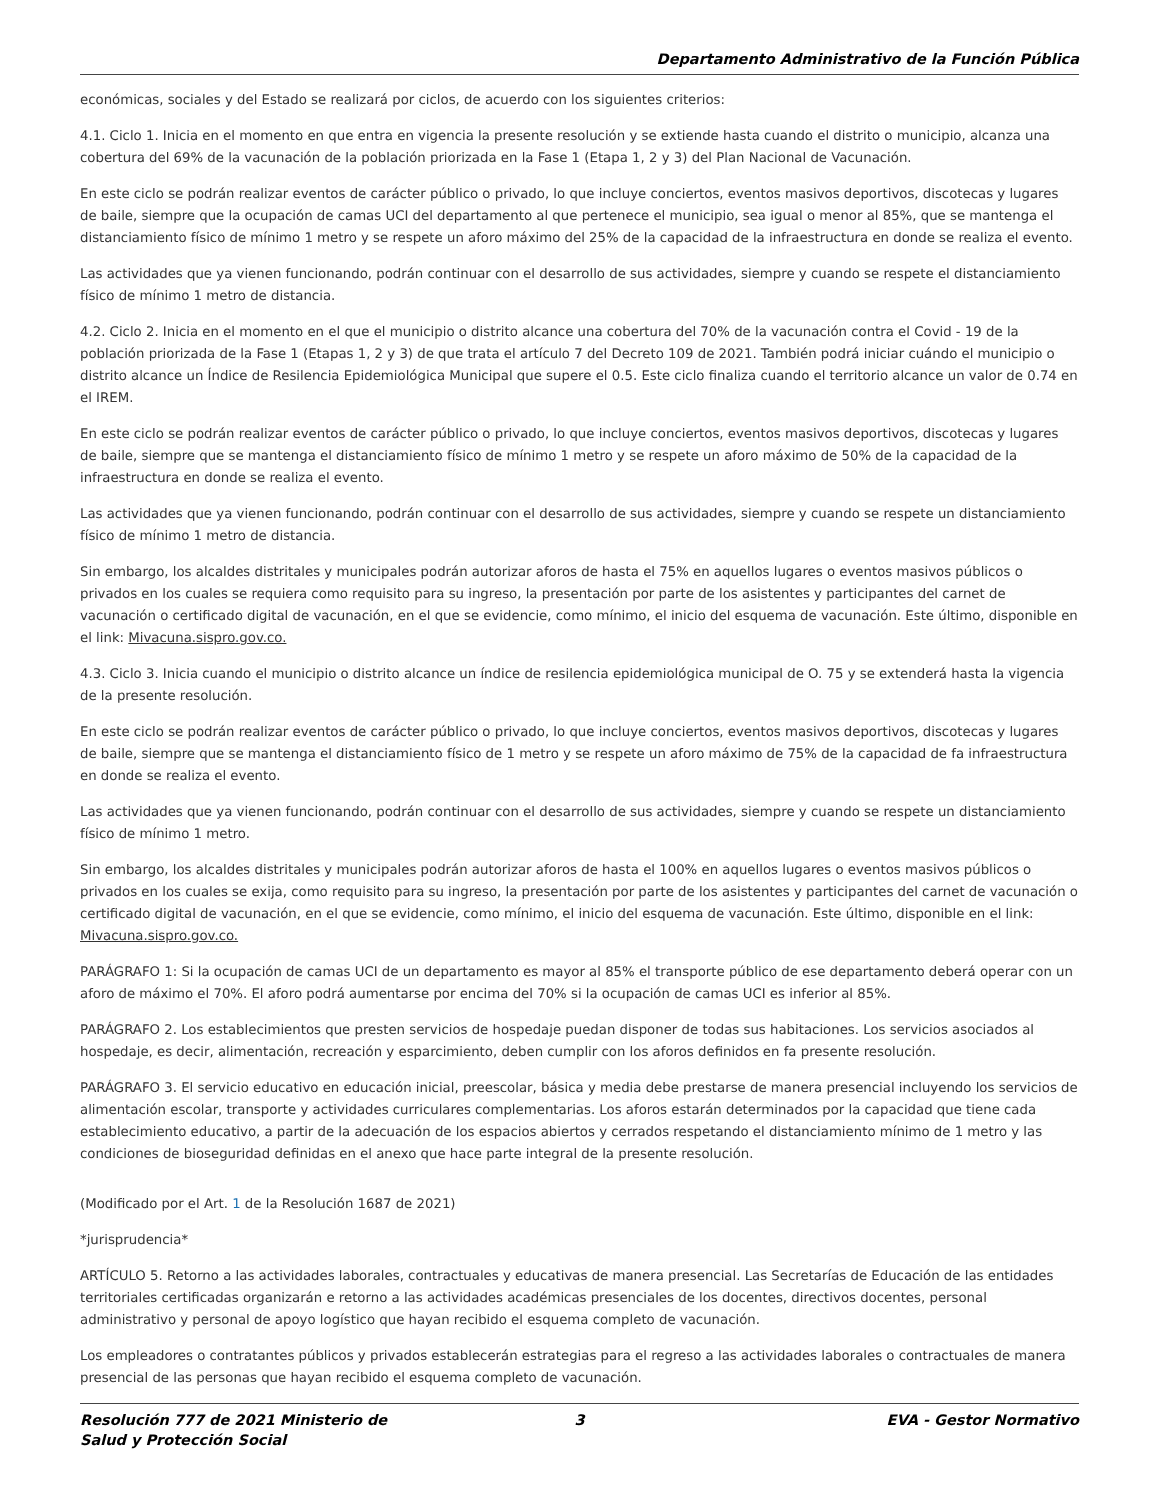Departamento Administrativo de la Función Pública
económicas, sociales y del Estado se realizará por ciclos, de acuerdo con los siguientes criterios:
4.1. Ciclo 1. Inicia en el momento en que entra en vigencia la presente resolución y se extiende hasta cuando el distrito o municipio, alcanza una cobertura del 69% de la vacunación de la población priorizada en la Fase 1 (Etapa 1, 2 y 3) del Plan Nacional de Vacunación.
En este ciclo se podrán realizar eventos de carácter público o privado, lo que incluye conciertos, eventos masivos deportivos, discotecas y lugares de baile, siempre que la ocupación de camas UCI del departamento al que pertenece el municipio, sea igual o menor al 85%, que se mantenga el distanciamiento físico de mínimo 1 metro y se respete un aforo máximo del 25% de la capacidad de la infraestructura en donde se realiza el evento.
Las actividades que ya vienen funcionando, podrán continuar con el desarrollo de sus actividades, siempre y cuando se respete el distanciamiento físico de mínimo 1 metro de distancia.
4.2. Ciclo 2. Inicia en el momento en el que el municipio o distrito alcance una cobertura del 70% de la vacunación contra el Covid - 19 de la población priorizada de la Fase 1 (Etapas 1, 2 y 3) de que trata el artículo 7 del Decreto 109 de 2021. También podrá iniciar cuándo el municipio o distrito alcance un Índice de Resilencia Epidemiológica Municipal que supere el 0.5. Este ciclo finaliza cuando el territorio alcance un valor de 0.74 en el IREM.
En este ciclo se podrán realizar eventos de carácter público o privado, lo que incluye conciertos, eventos masivos deportivos, discotecas y lugares de baile, siempre que se mantenga el distanciamiento físico de mínimo 1 metro y se respete un aforo máximo de 50% de la capacidad de la infraestructura en donde se realiza el evento.
Las actividades que ya vienen funcionando, podrán continuar con el desarrollo de sus actividades, siempre y cuando se respete un distanciamiento físico de mínimo 1 metro de distancia.
Sin embargo, los alcaldes distritales y municipales podrán autorizar aforos de hasta el 75% en aquellos lugares o eventos masivos públicos o privados en los cuales se requiera como requisito para su ingreso, la presentación por parte de los asistentes y participantes del carnet de vacunación o certificado digital de vacunación, en el que se evidencie, como mínimo, el inicio del esquema de vacunación. Este último, disponible en el link: Mivacuna.sispro.gov.co.
4.3. Ciclo 3. Inicia cuando el municipio o distrito alcance un índice de resilencia epidemiológica municipal de O. 75 y se extenderá hasta la vigencia de la presente resolución.
En este ciclo se podrán realizar eventos de carácter público o privado, lo que incluye conciertos, eventos masivos deportivos, discotecas y lugares de baile, siempre que se mantenga el distanciamiento físico de 1 metro y se respete un aforo máximo de 75% de la capacidad de fa infraestructura en donde se realiza el evento.
Las actividades que ya vienen funcionando, podrán continuar con el desarrollo de sus actividades, siempre y cuando se respete un distanciamiento físico de mínimo 1 metro.
Sin embargo, los alcaldes distritales y municipales podrán autorizar aforos de hasta el 100% en aquellos lugares o eventos masivos públicos o privados en los cuales se exija, como requisito para su ingreso, la presentación por parte de los asistentes y participantes del carnet de vacunación o certificado digital de vacunación, en el que se evidencie, como mínimo, el inicio del esquema de vacunación. Este último, disponible en el link: Mivacuna.sispro.gov.co.
PARÁGRAFO 1: Si la ocupación de camas UCI de un departamento es mayor al 85% el transporte público de ese departamento deberá operar con un aforo de máximo el 70%. El aforo podrá aumentarse por encima del 70% si la ocupación de camas UCI es inferior al 85%.
PARÁGRAFO 2. Los establecimientos que presten servicios de hospedaje puedan disponer de todas sus habitaciones. Los servicios asociados al hospedaje, es decir, alimentación, recreación y esparcimiento, deben cumplir con los aforos definidos en fa presente resolución.
PARÁGRAFO 3. El servicio educativo en educación inicial, preescolar, básica y media debe prestarse de manera presencial incluyendo los servicios de alimentación escolar, transporte y actividades curriculares complementarias. Los aforos estarán determinados por la capacidad que tiene cada establecimiento educativo, a partir de la adecuación de los espacios abiertos y cerrados respetando el distanciamiento mínimo de 1 metro y las condiciones de bioseguridad definidas en el anexo que hace parte integral de la presente resolución.
(Modificado por el Art. 1 de la Resolución 1687 de 2021)
*jurisprudencia*
ARTÍCULO 5. Retorno a las actividades laborales, contractuales y educativas de manera presencial. Las Secretarías de Educación de las entidades territoriales certificadas organizarán e retorno a las actividades académicas presenciales de los docentes, directivos docentes, personal administrativo y personal de apoyo logístico que hayan recibido el esquema completo de vacunación.
Los empleadores o contratantes públicos y privados establecerán estrategias para el regreso a las actividades laborales o contractuales de manera presencial de las personas que hayan recibido el esquema completo de vacunación.
Resolución 777 de 2021 Ministerio de Salud y Protección Social
3 EVA - Gestor Normativo